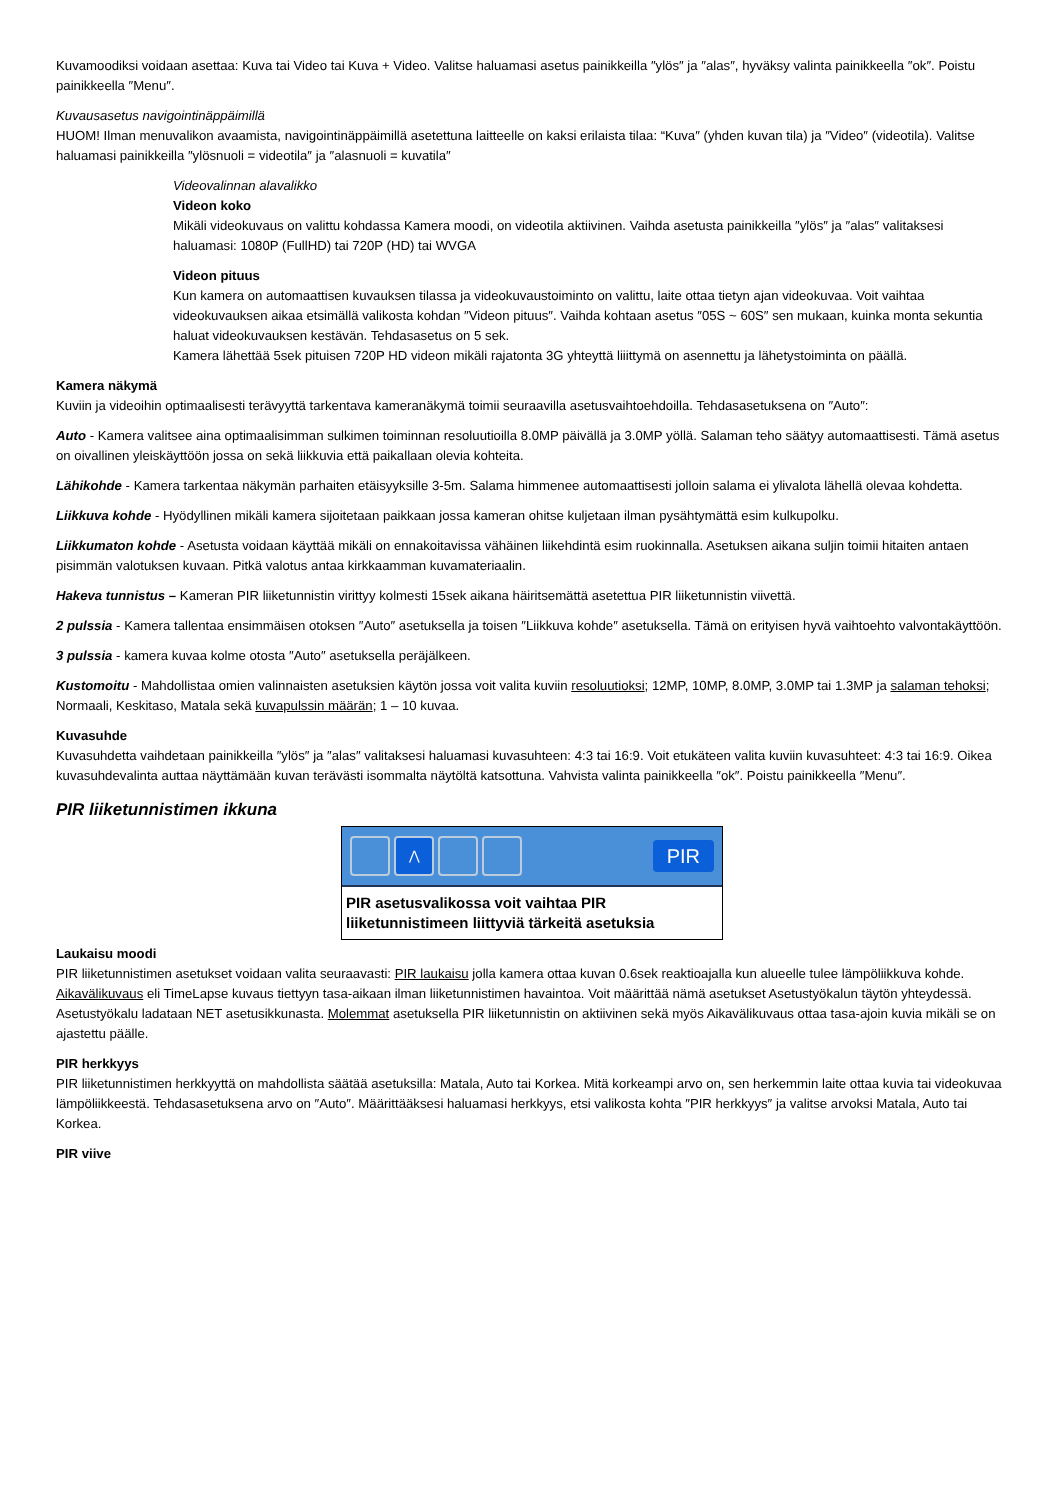Kuvamoodiksi voidaan asettaa: Kuva tai Video tai Kuva + Video. Valitse haluamasi asetus painikkeilla ″ylös″ ja ″alas″, hyväksy valinta painikkeella ″ok″. Poistu painikkeella ″Menu″.
Kuvausasetus navigointinäppäimillä
HUOM! Ilman menuvalikon avaamista, navigointinäppäimillä asetettuna laitteelle on kaksi erilaista tilaa: “Kuva″ (yhden kuvan tila) ja ″Video″ (videotila). Valitse haluamasi painikkeilla ″ylösnuoli = videotila″ ja ″alasnuoli = kuvatila″
Videovalinnan alavalikko
Videon koko
Mikäli videokuvaus on valittu kohdassa Kamera moodi, on videotila aktiivinen. Vaihda asetusta painikkeilla ″ylös″ ja ″alas″ valitaksesi haluamasi: 1080P (FullHD) tai 720P (HD) tai WVGA
Videon pituus
Kun kamera on automaattisen kuvauksen tilassa ja videokuvaustoiminto on valittu, laite ottaa tietyn ajan videokuvaa. Voit vaihtaa videokuvauksen aikaa etsimällä valikosta kohdan ″Videon pituus″. Vaihda kohtaan asetus ″05S ~ 60S″ sen mukaan, kuinka monta sekuntia haluat videokuvauksen kestävän. Tehdasasetus on 5 sek.
Kamera lähettää 5sek pituisen 720P HD videon mikäli rajatonta 3G yhteyttä liiittymä on asennettu ja lähetystoiminta on päällä.
Kamera näkymä
Kuviin ja videoihin optimaalisesti terävyyttä tarkentava kameranäkymä toimii seuraavilla asetusvaihtoehdoilla. Tehdasasetuksena on ″Auto″:
Auto - Kamera valitsee aina optimaalisimman sulkimen toiminnan resoluutioilla 8.0MP päivällä ja 3.0MP yöllä. Salaman teho säätyy automaattisesti. Tämä asetus on oivallinen yleiskäyttöön jossa on sekä liikkuvia että paikallaan olevia kohteita.
Lähikohde - Kamera tarkentaa näkymän parhaiten etäisyyksille 3-5m. Salama himmenee automaattisesti jolloin salama ei ylivalota lähellä olevaa kohdetta.
Liikkuva kohde - Hyödyllinen mikäli kamera sijoitetaan paikkaan jossa kameran ohitse kuljetaan ilman pysähtymättä esim kulkupolku.
Liikkumaton kohde - Asetusta voidaan käyttää mikäli on ennakoitavissa vähäinen liikehdintä esim ruokinnalla. Asetuksen aikana suljin toimii hitaiten antaen pisimmän valotuksen kuvaan. Pitkä valotus antaa kirkkaamman kuvamateriaalin.
Hakeva tunnistus – Kameran PIR liiketunnistin virittyy kolmesti 15sek aikana häiritsemättä asetettua PIR liiketunnistin viivettä.
2 pulssia - Kamera tallentaa ensimmäisen otoksen ″Auto″ asetuksella ja toisen ″Liikkuva kohde″ asetuksella. Tämä on erityisen hyvä vaihtoehto valvontakäyttöön.
3 pulssia - kamera kuvaa kolme otosta ″Auto″ asetuksella peräjälkeen.
Kustomoitu - Mahdollistaa omien valinnaisten asetuksien käytön jossa voit valita kuviin resoluutioksi; 12MP, 10MP, 8.0MP, 3.0MP tai 1.3MP ja salaman tehoksi; Normaali, Keskitaso, Matala sekä kuvapulssin määrän; 1 – 10 kuvaa.
Kuvasuhde
Kuvasuhdetta vaihdetaan painikkeilla ″ylös″ ja ″alas″ valitaksesi haluamasi kuvasuhteen: 4:3 tai 16:9. Voit etukäteen valita kuviin kuvasuhteet: 4:3 tai 16:9. Oikea kuvasuhdevalinta auttaa näyttämään kuvan terävästi isommalta näytöltä katsottuna. Vahvista valinta painikkeella ″ok″. Poistu painikkeella ″Menu″.
PIR liiketunnistimen ikkuna
⋀
PIR
PIR asetusvalikossa voit vaihtaa PIR liiketunnistimeen liittyviä tärkeitä asetuksia
Laukaisu moodi
PIR liiketunnistimen asetukset voidaan valita seuraavasti: PIR laukaisu jolla kamera ottaa kuvan 0.6sek reaktioajalla kun alueelle tulee lämpöliikkuva kohde. Aikavälikuvaus eli TimeLapse kuvaus tiettyyn tasa-aikaan ilman liiketunnistimen havaintoa. Voit määrittää nämä asetukset Asetustyökalun täytön yhteydessä. Asetustyökalu ladataan NET asetusikkunasta. Molemmat asetuksella PIR liiketunnistin on aktiivinen sekä myös Aikavälikuvaus ottaa tasa-ajoin kuvia mikäli se on ajastettu päälle.
PIR herkkyys
PIR liiketunnistimen herkkyyttä on mahdollista säätää asetuksilla: Matala, Auto tai Korkea. Mitä korkeampi arvo on, sen herkemmin laite ottaa kuvia tai videokuvaa lämpöliikkeestä. Tehdasasetuksena arvo on ″Auto″. Määrittääksesi haluamasi herkkyys, etsi valikosta kohta ″PIR herkkyys″ ja valitse arvoksi Matala, Auto tai Korkea.
PIR viive